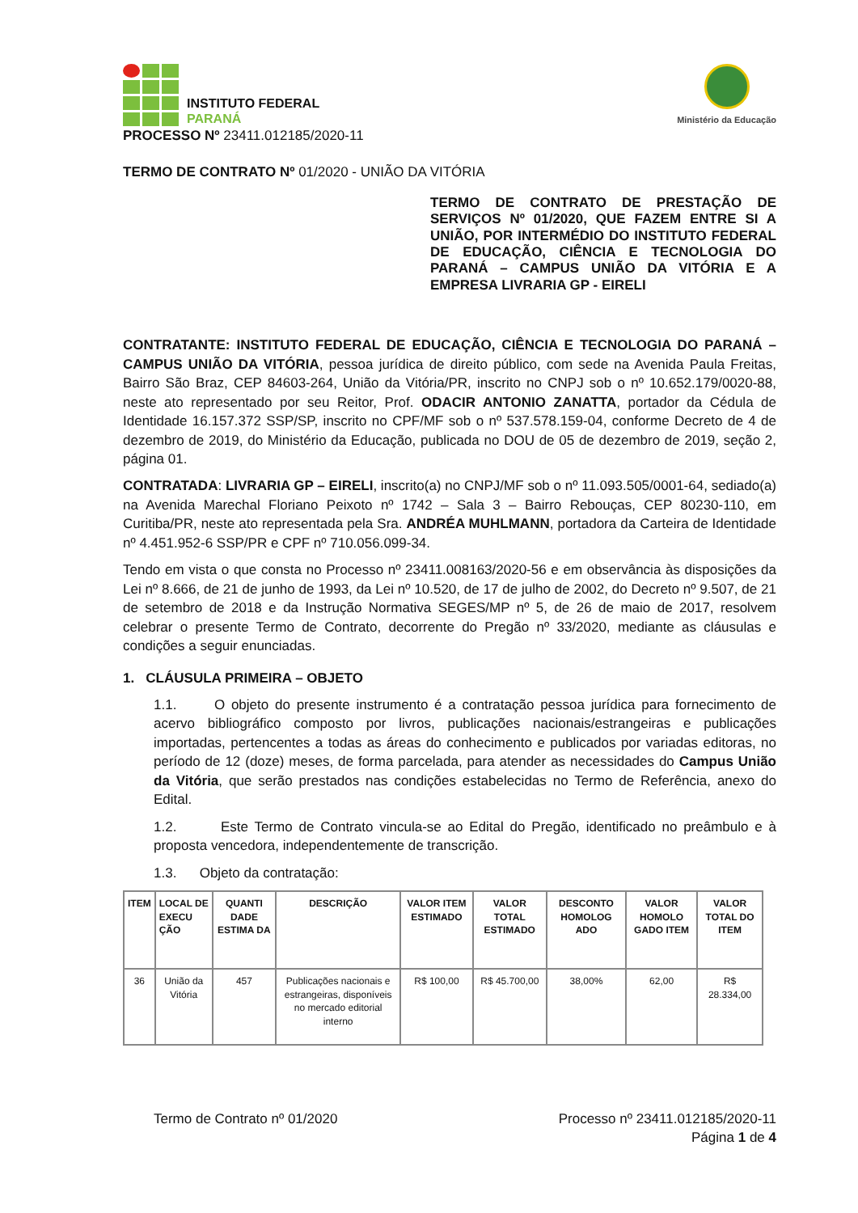INSTITUTO FEDERAL
PARANÁ
Ministério da Educação
PROCESSO Nº 23411.012185/2020-11
TERMO DE CONTRATO Nº 01/2020 - UNIÃO DA VITÓRIA
TERMO DE CONTRATO DE PRESTAÇÃO DE SERVIÇOS Nº 01/2020, QUE FAZEM ENTRE SI A UNIÃO, POR INTERMÉDIO DO INSTITUTO FEDERAL DE EDUCAÇÃO, CIÊNCIA E TECNOLOGIA DO PARANÁ – CAMPUS UNIÃO DA VITÓRIA E A EMPRESA LIVRARIA GP - EIRELI
CONTRATANTE: INSTITUTO FEDERAL DE EDUCAÇÃO, CIÊNCIA E TECNOLOGIA DO PARANÁ – CAMPUS UNIÃO DA VITÓRIA, pessoa jurídica de direito público, com sede na Avenida Paula Freitas, Bairro São Braz, CEP 84603-264, União da Vitória/PR, inscrito no CNPJ sob o nº 10.652.179/0020-88, neste ato representado por seu Reitor, Prof. ODACIR ANTONIO ZANATTA, portador da Cédula de Identidade 16.157.372 SSP/SP, inscrito no CPF/MF sob o nº 537.578.159-04, conforme Decreto de 4 de dezembro de 2019, do Ministério da Educação, publicada no DOU de 05 de dezembro de 2019, seção 2, página 01.
CONTRATADA: LIVRARIA GP – EIRELI, inscrito(a) no CNPJ/MF sob o nº 11.093.505/0001-64, sediado(a) na Avenida Marechal Floriano Peixoto nº 1742 – Sala 3 – Bairro Rebouças, CEP 80230-110, em Curitiba/PR, neste ato representada pela Sra. ANDRÉA MUHLMANN, portadora da Carteira de Identidade nº 4.451.952-6 SSP/PR e CPF nº 710.056.099-34.
Tendo em vista o que consta no Processo nº 23411.008163/2020-56 e em observância às disposições da Lei nº 8.666, de 21 de junho de 1993, da Lei nº 10.520, de 17 de julho de 2002, do Decreto nº 9.507, de 21 de setembro de 2018 e da Instrução Normativa SEGES/MP nº 5, de 26 de maio de 2017, resolvem celebrar o presente Termo de Contrato, decorrente do Pregão nº 33/2020, mediante as cláusulas e condições a seguir enunciadas.
1. CLÁUSULA PRIMEIRA – OBJETO
1.1. O objeto do presente instrumento é a contratação pessoa jurídica para fornecimento de acervo bibliográfico composto por livros, publicações nacionais/estrangeiras e publicações importadas, pertencentes a todas as áreas do conhecimento e publicados por variadas editoras, no período de 12 (doze) meses, de forma parcelada, para atender as necessidades do Campus União da Vitória, que serão prestados nas condições estabelecidas no Termo de Referência, anexo do Edital.
1.2. Este Termo de Contrato vincula-se ao Edital do Pregão, identificado no preâmbulo e à proposta vencedora, independentemente de transcrição.
1.3. Objeto da contratação:
| ITEM | LOCAL DE EXECU ÇÃO | QUANTI DADE ESTIMA DA | DESCRIÇÃO | VALOR ITEM ESTIMADO | VALOR TOTAL ESTIMADO | DESCONTO HOMOLOG ADO | VALOR HOMOLO GADO ITEM | VALOR TOTAL DO ITEM |
| --- | --- | --- | --- | --- | --- | --- | --- | --- |
| 36 | União da Vitória | 457 | Publicações nacionais e estrangeiras, disponíveis no mercado editorial interno | R$ 100,00 | R$ 45.700,00 | 38,00% | 62,00 | R$ 28.334,00 |
Termo de Contrato nº 01/2020 Processo nº 23411.012185/2020-11
Página 1 de 4